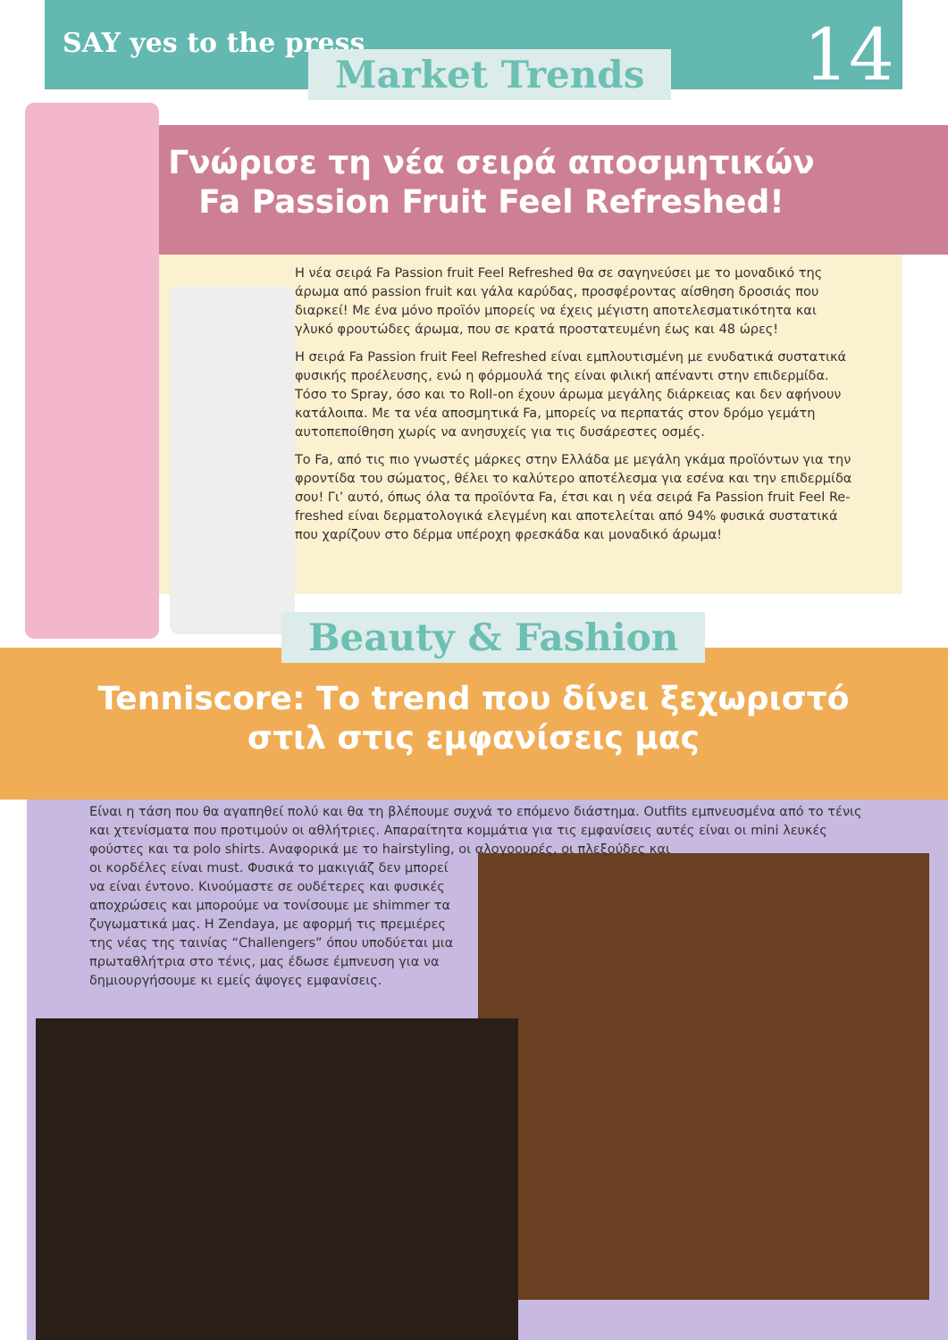SAY yes to the press 14 Market Trends
Γνώρισε τη νέα σειρά αποσμητικών Fa Passion Fruit Feel Refreshed!
Η νέα σειρά Fa Passion fruit Feel Refreshed θα σε σαγηνεύσει με το μοναδικό της άρωμα από passion fruit και γάλα καρύδας, προσφέροντας αίσθηση δροσιάς που διαρκεί! Με ένα μόνο προϊόν μπορείς να έχεις μέγιστη αποτελεσματικότητα και γλυκό φρουτώδες άρωμα, που σε κρατά προστατευμένη έως και 48 ώρες!
Η σειρά Fa Passion fruit Feel Refreshed είναι εμπλουτισμένη με ενυδατικά συστατικά φυσικής προέλευσης, ενώ η φόρμουλά της είναι φιλική απέναντι στην επιδερμίδα. Τόσο το Spray, όσο και το Roll-on έχουν άρωμα μεγάλης διάρκειας και δεν αφήνουν κατάλοιπα. Με τα νέα αποσμητικά Fa, μπορείς να περπατάς στον δρόμο γεμάτη αυτοπεποίθηση χωρίς να ανησυχείς για τις δυσάρεστες οσμές.
Το Fa, από τις πιο γνωστές μάρκες στην Ελλάδα με μεγάλη γκάμα προϊόντων για την φροντίδα του σώματος, θέλει το καλύτερο αποτέλεσμα για εσένα και την επιδερμίδα σου! Γι’ αυτό, όπως όλα τα προϊόντα Fa, έτσι και η νέα σειρά Fa Passion fruit Feel Re-freshed είναι δερματολογικά ελεγμένη και αποτελείται από 94% φυσικά συστατικά που χαρίζουν στο δέρμα υπέροχη φρεσκάδα και μοναδικό άρωμα!
Beauty & Fashion
Tenniscore: Το trend που δίνει ξεχωριστό στιλ στις εμφανίσεις μας
Είναι η τάση που θα αγαπηθεί πολύ και θα τη βλέπουμε συχνά το επόμενο διάστημα. Outfits εμπνευσμένα από το τένις και χτενίσματα που προτιμούν οι αθλήτριες. Απαραίτητα κομμάτια για τις εμφανίσεις αυτές είναι οι mini λευκές φούστες και τα polo shirts. Αναφορικά με το hairstyling, οι αλογοουρές, οι πλεξούδες και
οι κορδέλες είναι must. Φυσικά το μακιγιάζ δεν μπορεί
να είναι έντονο. Κινούμαστε σε ουδέτερες και φυσικές
αποχρώσεις και μπορούμε να τονίσουμε με shimmer τα
ζυγωματικά μας. Η Zendaya, με αφορμή τις πρεμιέρες
της νέας της ταινίας “Challengers” όπου υποδύεται μια
πρωταθλήτρια στο τένις, μας έδωσε έμπνευση για να
δημιουργήσουμε κι εμείς άψογες εμφανίσεις.